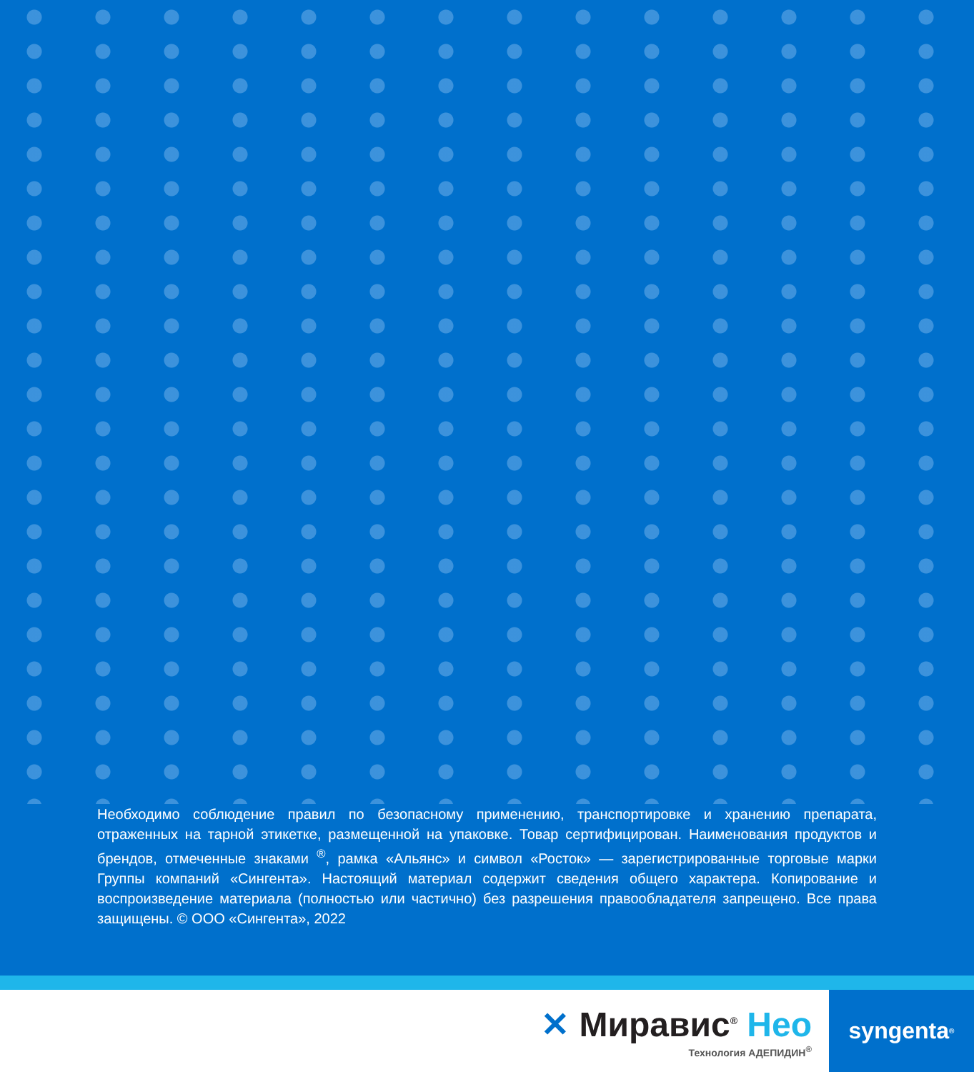Необходимо соблюдение правил по безопасному применению, транспортировке и хранению препарата, отраженных на тарной этикетке, размещенной на упаковке. Товар сертифицирован. Наименования продуктов и брендов, отмеченные знаками <sup>®</sup>, рамка «Альянс» и символ «Росток» — зарегистрированные торговые марки Группы компаний «Сингента». Настоящий материал содержит сведения общего характера. Копирование и воспроизведение материала (полностью или частично) без разрешения правообладателя запрещено. Все права защищены. © ООО «Сингента», 2022
✕ Миравис<sup>®</sup> Нео
Технология АДЕПИДИН<sup>®</sup>
syngenta<sup>®</sup>